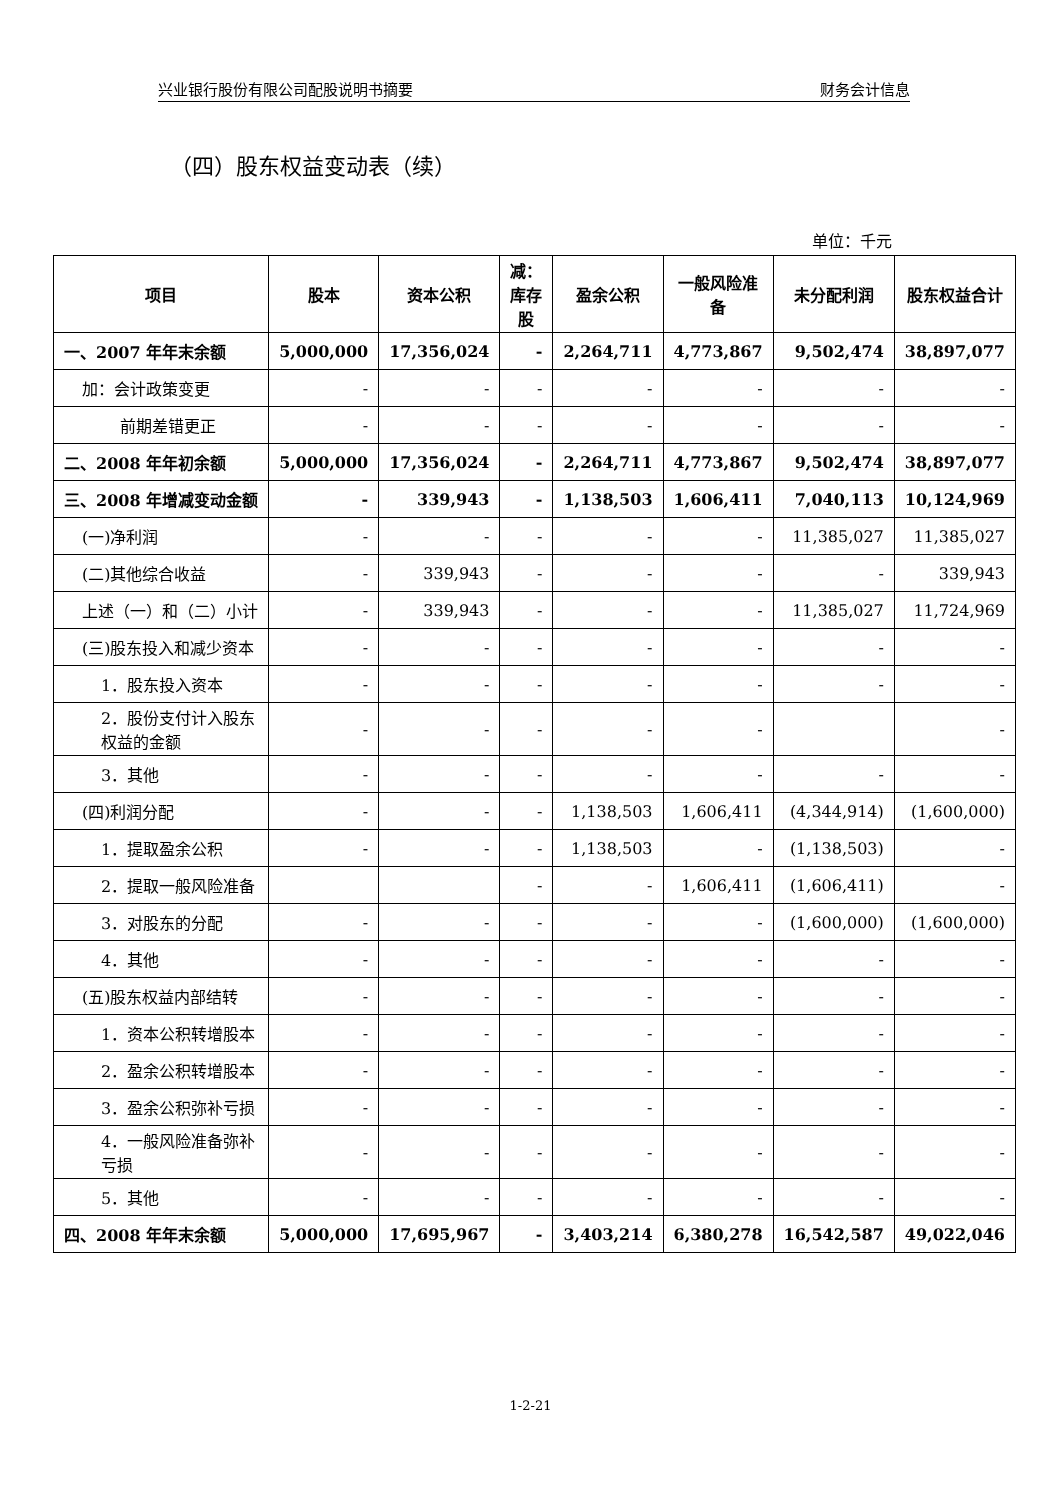兴业银行股份有限公司配股说明书摘要 财务会计信息
（四）股东权益变动表（续）
单位：千元
| 项目 | 股本 | 资本公积 | 减：库存股 | 盈余公积 | 一般风险准备 | 未分配利润 | 股东权益合计 |
| --- | --- | --- | --- | --- | --- | --- | --- |
| 一、2007 年年末余额 | 5,000,000 | 17,356,024 | - | 2,264,711 | 4,773,867 | 9,502,474 | 38,897,077 |
| 加：会计政策变更 | - | - | - | - | - | - | - |
| 前期差错更正 | - | - | - | - | - | - | - |
| 二、2008 年年初余额 | 5,000,000 | 17,356,024 | - | 2,264,711 | 4,773,867 | 9,502,474 | 38,897,077 |
| 三、2008 年增减变动金额 | - | 339,943 | - | 1,138,503 | 1,606,411 | 7,040,113 | 10,124,969 |
| (一)净利润 | - | - | - | - | - | 11,385,027 | 11,385,027 |
| (二)其他综合收益 | - | 339,943 | - | - | - | - | 339,943 |
| 上述（一）和（二）小计 | - | 339,943 | - | - | - | 11,385,027 | 11,724,969 |
| (三)股东投入和减少资本 | - | - | - | - | - | - | - |
| 1．股东投入资本 | - | - | - | - | - | - | - |
| 2．股份支付计入股东权益的金额 | - | - | - | - | - | | - |
| 3．其他 | - | - | - | - | - | - | - |
| (四)利润分配 | - | - | - | 1,138,503 | 1,606,411 | (4,344,914) | (1,600,000) |
| 1．提取盈余公积 | - | - | - | 1,138,503 | - | (1,138,503) | - |
| 2．提取一般风险准备 | | | - | - | 1,606,411 | (1,606,411) | - |
| 3．对股东的分配 | - | - | - | - | - | (1,600,000) | (1,600,000) |
| 4．其他 | - | - | - | - | - | - | - |
| (五)股东权益内部结转 | - | - | - | - | - | - | - |
| 1．资本公积转增股本 | - | - | - | - | - | - | - |
| 2．盈余公积转增股本 | - | - | - | - | - | - | - |
| 3．盈余公积弥补亏损 | - | - | - | - | - | - | - |
| 4．一般风险准备弥补亏损 | - | - | - | - | - | - | - |
| 5．其他 | - | - | - | - | - | - | - |
| 四、2008 年年末余额 | 5,000,000 | 17,695,967 | - | 3,403,214 | 6,380,278 | 16,542,587 | 49,022,046 |
1-2-21